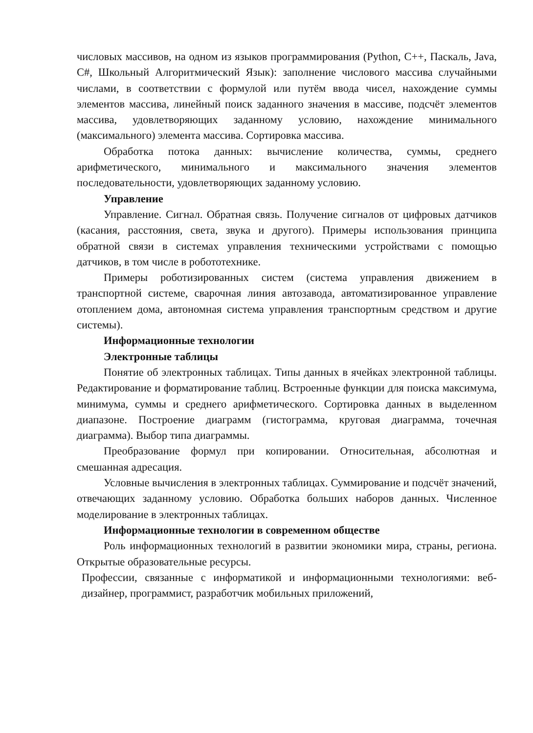числовых массивов, на одном из языков программирования (Python, C++, Паскаль, Java, C#, Школьный Алгоритмический Язык): заполнение числового массива случайными числами, в соответствии с формулой или путём ввода чисел, нахождение суммы элементов массива, линейный поиск заданного значения в массиве, подсчёт элементов массива, удовлетворяющих заданному условию, нахождение минимального (максимального) элемента массива. Сортировка массива.
Обработка потока данных: вычисление количества, суммы, среднего арифметического, минимального и максимального значения элементов последовательности, удовлетворяющих заданному условию.
Управление
Управление. Сигнал. Обратная связь. Получение сигналов от цифровых датчиков (касания, расстояния, света, звука и другого). Примеры использования принципа обратной связи в системах управления техническими устройствами с помощью датчиков, в том числе в робототехнике.
Примеры роботизированных систем (система управления движением в транспортной системе, сварочная линия автозавода, автоматизированное управление отоплением дома, автономная система управления транспортным средством и другие системы).
Информационные технологии
Электронные таблицы
Понятие об электронных таблицах. Типы данных в ячейках электронной таблицы. Редактирование и форматирование таблиц. Встроенные функции для поиска максимума, минимума, суммы и среднего арифметического. Сортировка данных в выделенном диапазоне. Построение диаграмм (гистограмма, круговая диаграмма, точечная диаграмма). Выбор типа диаграммы.
Преобразование формул при копировании. Относительная, абсолютная и смешанная адресация.
Условные вычисления в электронных таблицах. Суммирование и подсчёт значений, отвечающих заданному условию. Обработка больших наборов данных. Численное моделирование в электронных таблицах.
Информационные технологии в современном обществе
Роль информационных технологий в развитии экономики мира, страны, региона. Открытые образовательные ресурсы.
Профессии, связанные с информатикой и информационными технологиями: веб-дизайнер, программист, разработчик мобильных приложений,